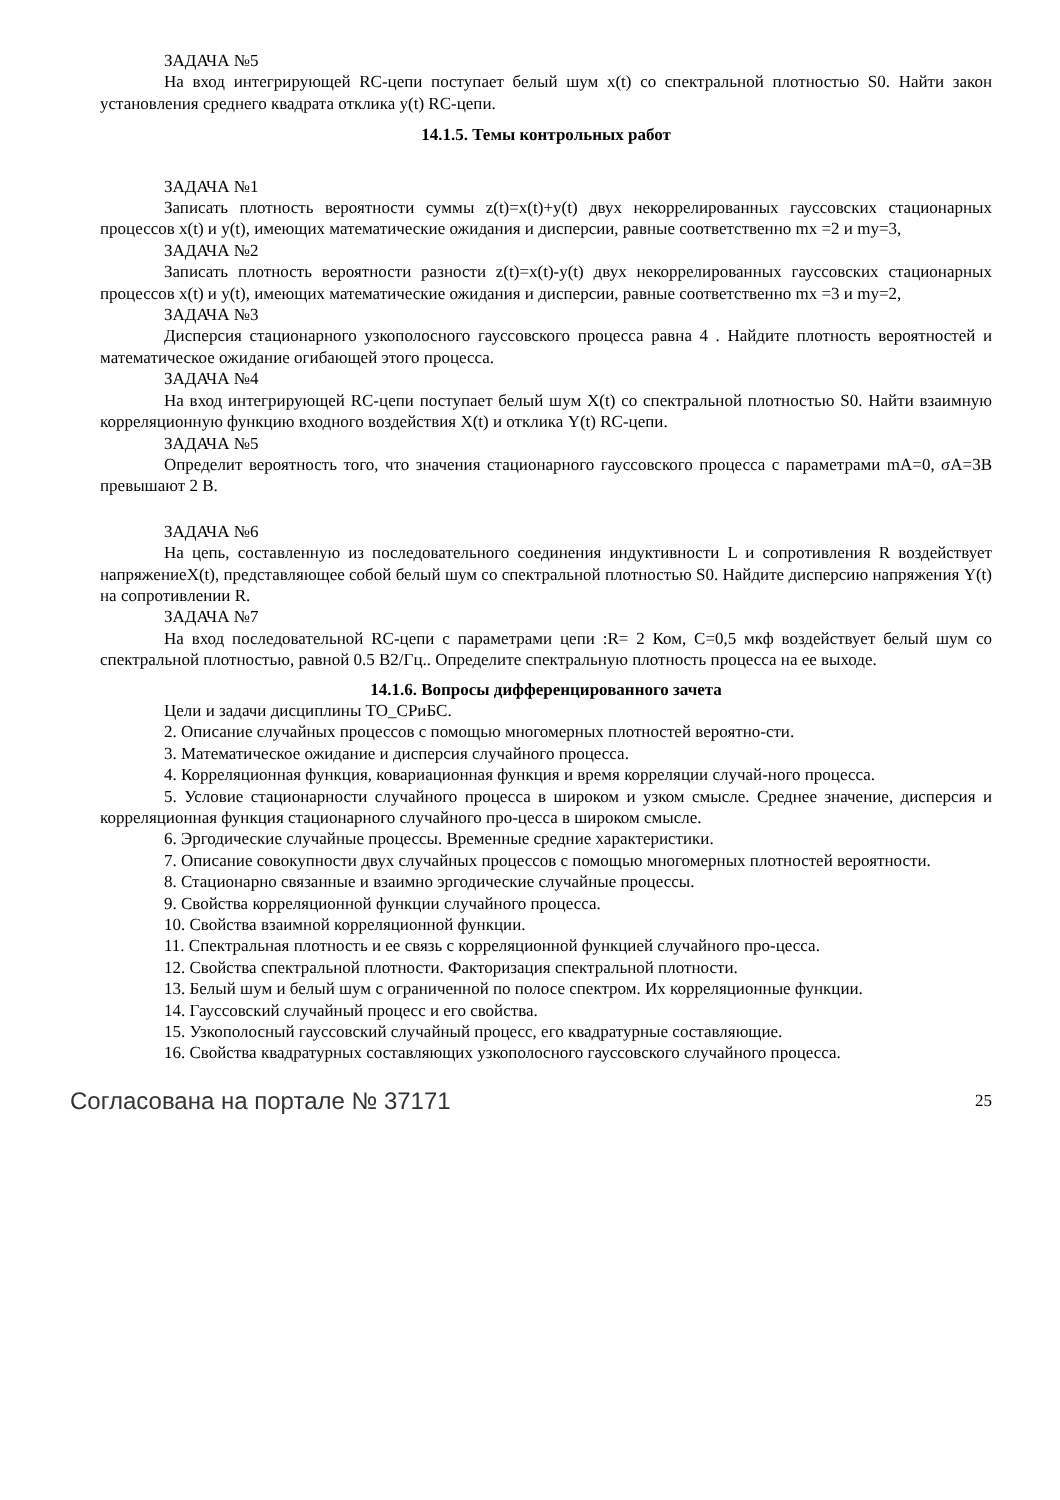ЗАДАЧА №5
На вход интегрирующей RC-цепи поступает белый шум x(t) со спектральной плотностью S0. Найти закон установления среднего квадрата отклика y(t) RC-цепи.
14.1.5. Темы контрольных работ
ЗАДАЧА №1
Записать плотность вероятности суммы z(t)=x(t)+y(t) двух некоррелированных гауссовских стационарных процессов x(t) и y(t), имеющих математические ожидания и дисперсии, равные соответственно mx =2 и my=3,
ЗАДАЧА №2
Записать плотность вероятности разности z(t)=x(t)-y(t) двух некоррелированных гауссовских стационарных процессов x(t) и y(t), имеющих математические ожидания и дисперсии, равные соответственно mx =3 и my=2,
ЗАДАЧА №3
Дисперсия стационарного узкополосного гауссовского процесса равна 4 . Найдите плотность вероятностей и математическое ожидание огибающей этого процесса.
ЗАДАЧА №4
На вход интегрирующей RC-цепи поступает белый шум X(t) со спектральной плотностью S0. Найти взаимную корреляционную функцию входного воздействия X(t) и отклика Y(t) RC-цепи.
ЗАДАЧА №5
Определит вероятность того, что значения стационарного гауссовского процесса с параметрами mA=0, σA=3В превышают 2 В.
ЗАДАЧА №6
На цепь, составленную из последовательного соединения индуктивности L и сопротивления R воздействует напряжениеX(t), представляющее собой белый шум со спектральной плотностью S0. Найдите дисперсию напряжения Y(t) на сопротивлении R.
ЗАДАЧА №7
На вход последовательной RC-цепи с параметрами цепи :R= 2 Ком, С=0,5 мкф воздействует белый шум со спектральной плотностью, равной 0.5 В2/Гц.. Определите спектральную плотность процесса на ее выходе.
14.1.6. Вопросы дифференцированного зачета
Цели и задачи дисциплины ТО_СРиБС.
2. Описание случайных процессов с помощью многомерных плотностей вероятно-сти.
3. Математическое ожидание и дисперсия случайного процесса.
4. Корреляционная функция, ковариационная функция и время корреляции случай-ного процесса.
5. Условие стационарности случайного процесса в широком и узком смысле. Среднее значение, дисперсия и корреляционная функция стационарного случайного про-цесса в широком смысле.
6. Эргодические случайные процессы. Временные средние характеристики.
7. Описание совокупности двух случайных процессов с помощью многомерных плотностей вероятности.
8. Стационарно связанные и взаимно эргодические случайные процессы.
9. Свойства корреляционной функции случайного процесса.
10. Свойства взаимной корреляционной функции.
11. Спектральная плотность и ее связь с корреляционной функцией случайного про-цесса.
12. Свойства спектральной плотности. Факторизация спектральной плотности.
13. Белый шум и белый шум с ограниченной по полосе спектром. Их корреляционные функции.
14. Гауссовский случайный процесс и его свойства.
15. Узкополосный гауссовский случайный процесс, его квадратурные составляющие.
16. Свойства квадратурных составляющих узкополосного гауссовского случайного процесса.
Согласована на портале № 37171 25